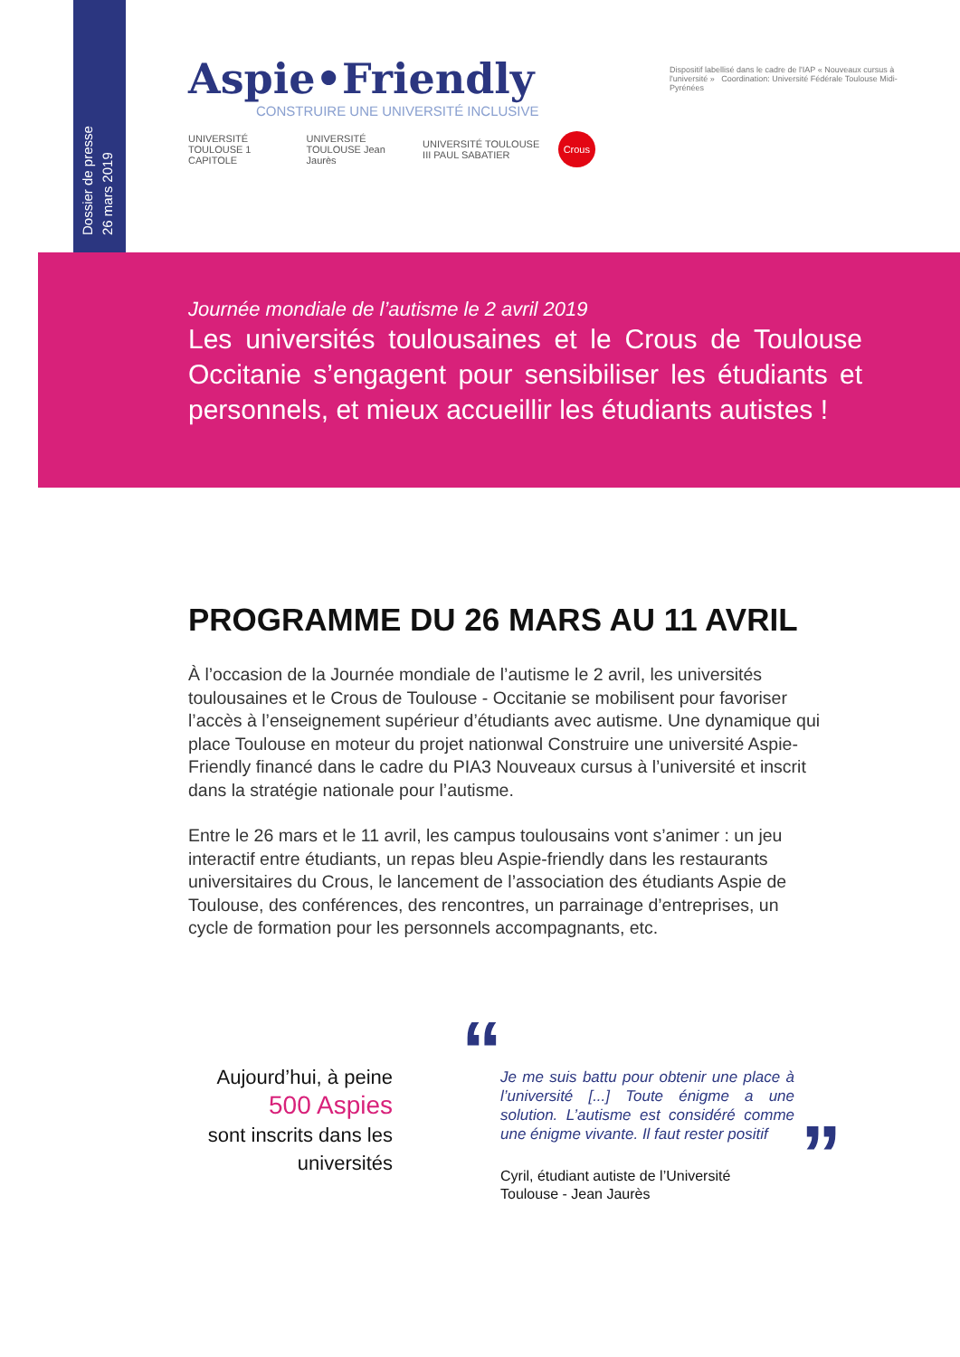Dossier de presse
26 mars 2019
Aspie•Friendly
CONSTRUIRE UNE UNIVERSITÉ INCLUSIVE
UNIVERSITÉ TOULOUSE 1 CAPITOLE UNIVERSITÉ TOULOUSE Jean Jaurès UNIVERSITÉ TOULOUSE III PAUL SABATIER Crous
Dispositif labellisé dans le cadre de l'IAP « Nouveaux cursus à l'université » Coordination: Université Fédérale Toulouse Midi-Pyrénées
Journée mondiale de l’autisme le 2 avril 2019
Les universités toulousaines et le Crous de Toulouse Occitanie s’engagent pour sensibiliser les étudiants et personnels, et mieux accueillir les étudiants autistes !
PROGRAMME DU 26 MARS AU 11 AVRIL
À l’occasion de la Journée mondiale de l’autisme le 2 avril, les universités toulousaines et le Crous de Toulouse - Occitanie se mobilisent pour favoriser l’accès à l’enseignement supérieur d’étudiants avec autisme. Une dynamique qui place Toulouse en moteur du projet nationwal Construire une université Aspie-Friendly financé dans le cadre du PIA3 Nouveaux cursus à l’université et inscrit dans la stratégie nationale pour l’autisme.
Entre le 26 mars et le 11 avril, les campus toulousains vont s’animer : un jeu interactif entre étudiants, un repas bleu Aspie-friendly dans les restaurants universitaires du Crous, le lancement de l’association des étudiants Aspie de Toulouse, des conférences, des rencontres, un parrainage d’entreprises, un cycle de formation pour les personnels accompagnants, etc.
Aujourd’hui, à peine
500 Aspies
sont inscrits dans les universités
“
Je me suis battu pour obtenir une place à l’université [...] Toute énigme a une solution. L’autisme est considéré comme une énigme vivante. Il faut rester positif
”
Cyril, étudiant autiste de l’Université
Toulouse - Jean Jaurès